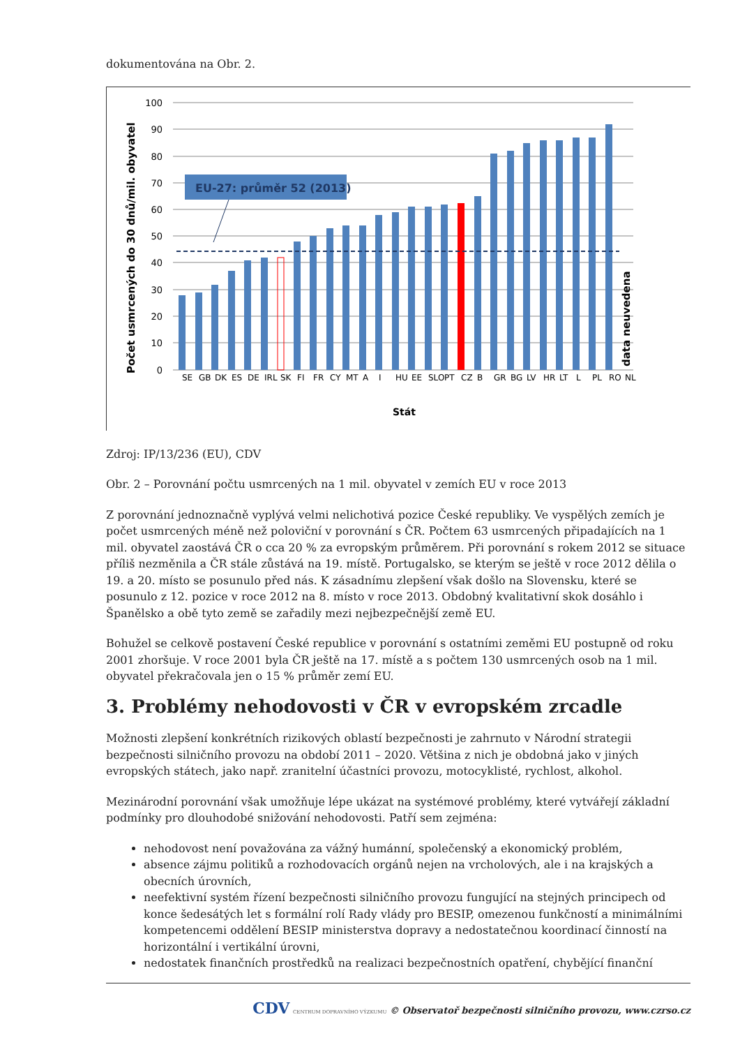dokumentována na Obr. 2.
Počet usmrcených do 30 dnů/mil. obyvatel
100
90
80
70
60
50
40
30
20
10
0
EU-27: průměr 52 (2013)
data neuvedena
SE
GB
DK
ES
DE
IRL
SK
FI
FR
CY
MT
A
I
HU
EE
SLO
PT
CZ
B
GR
BG
LV
HR
LT
L
PL
RO
NL
Stát
Zdroj: IP/13/236 (EU), CDV
Obr. 2 – Porovnání počtu usmrcených na 1 mil. obyvatel v zemích EU v roce 2013
Z porovnání jednoznačně vyplývá velmi nelichotivá pozice České republiky. Ve vyspělých zemích je počet usmrcených méně než poloviční v porovnání s ČR. Počtem 63 usmrcených připadajících na 1 mil. obyvatel zaostává ČR o cca 20 % za evropským průměrem. Při porovnání s rokem 2012 se situace příliš nezměnila a ČR stále zůstává na 19. místě. Portugalsko, se kterým se ještě v roce 2012 dělila o 19. a 20. místo se posunulo před nás. K zásadnímu zlepšení však došlo na Slovensku, které se posunulo z 12. pozice v roce 2012 na 8. místo v roce 2013. Obdobný kvalitativní skok dosáhlo i Španělsko a obě tyto země se zařadily mezi nejbezpečnější země EU.
Bohužel se celkově postavení České republice v porovnání s ostatními zeměmi EU postupně od roku 2001 zhoršuje. V roce 2001 byla ČR ještě na 17. místě a s počtem 130 usmrcených osob na 1 mil. obyvatel překračovala jen o 15 % průměr zemí EU.
3. Problémy nehodovosti v ČR v evropském zrcadle
Možnosti zlepšení konkrétních rizikových oblastí bezpečnosti je zahrnuto v Národní strategii bezpečnosti silničního provozu na období 2011 – 2020. Většina z nich je obdobná jako v jiných evropských státech, jako např. zranitelní účastníci provozu, motocyklisté, rychlost, alkohol.
Mezinárodní porovnání však umožňuje lépe ukázat na systémové problémy, které vytvářejí základní podmínky pro dlouhodobé snižování nehodovosti. Patří sem zejména:
nehodovost není považována za vážný humánní, společenský a ekonomický problém,
absence zájmu politiků a rozhodovacích orgánů nejen na vrcholových, ale i na krajských a obecních úrovních,
neefektivní systém řízení bezpečnosti silničního provozu fungující na stejných principech od konce šedesátých let s formální rolí Rady vlády pro BESIP, omezenou funkčností a minimálními kompetencemi oddělení BESIP ministerstva dopravy a nedostatečnou koordinací činností na horizontální i vertikální úrovni,
nedostatek finančních prostředků na realizaci bezpečnostních opatření, chybějící finanční
CDV CENTRUM DOPRAVNÍHO VÝZKUMU © Observatoř bezpečnosti silničního provozu, www.czrso.cz